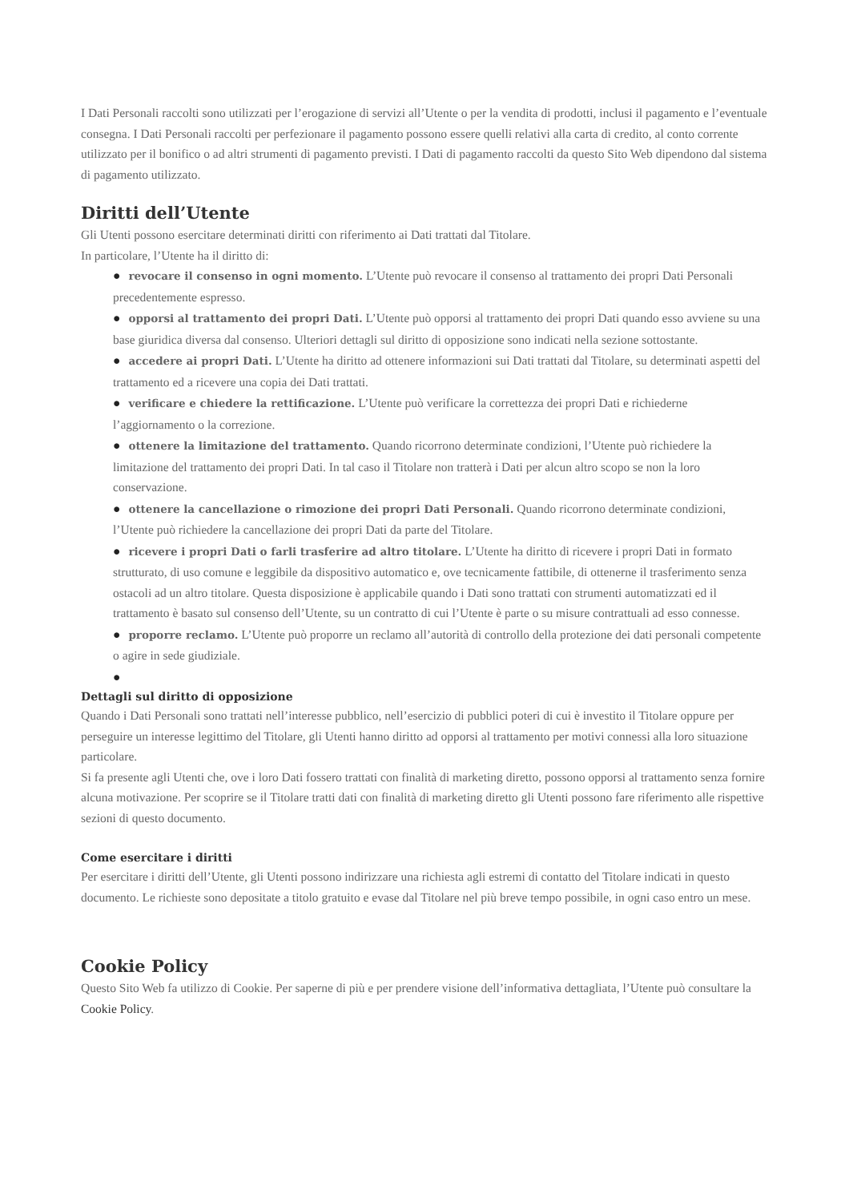I Dati Personali raccolti sono utilizzati per l’erogazione di servizi all’Utente o per la vendita di prodotti, inclusi il pagamento e l’eventuale consegna. I Dati Personali raccolti per perfezionare il pagamento possono essere quelli relativi alla carta di credito, al conto corrente utilizzato per il bonifico o ad altri strumenti di pagamento previsti. I Dati di pagamento raccolti da questo Sito Web dipendono dal sistema di pagamento utilizzato.
Diritti dell’Utente
Gli Utenti possono esercitare determinati diritti con riferimento ai Dati trattati dal Titolare.
In particolare, l’Utente ha il diritto di:
● revocare il consenso in ogni momento. L’Utente può revocare il consenso al trattamento dei propri Dati Personali precedentemente espresso.
● opporsi al trattamento dei propri Dati. L’Utente può opporsi al trattamento dei propri Dati quando esso avviene su una base giuridica diversa dal consenso. Ulteriori dettagli sul diritto di opposizione sono indicati nella sezione sottostante.
● accedere ai propri Dati. L’Utente ha diritto ad ottenere informazioni sui Dati trattati dal Titolare, su determinati aspetti del trattamento ed a ricevere una copia dei Dati trattati.
● verificare e chiedere la rettificazione. L’Utente può verificare la correttezza dei propri Dati e richiederne l’aggiornamento o la correzione.
● ottenere la limitazione del trattamento. Quando ricorrono determinate condizioni, l’Utente può richiedere la limitazione del trattamento dei propri Dati. In tal caso il Titolare non tratterà i Dati per alcun altro scopo se non la loro conservazione.
● ottenere la cancellazione o rimozione dei propri Dati Personali. Quando ricorrono determinate condizioni, l’Utente può richiedere la cancellazione dei propri Dati da parte del Titolare.
● ricevere i propri Dati o farli trasferire ad altro titolare. L’Utente ha diritto di ricevere i propri Dati in formato strutturato, di uso comune e leggibile da dispositivo automatico e, ove tecnicamente fattibile, di ottenerne il trasferimento senza ostacoli ad un altro titolare. Questa disposizione è applicabile quando i Dati sono trattati con strumenti automatizzati ed il trattamento è basato sul consenso dell’Utente, su un contratto di cui l’Utente è parte o su misure contrattuali ad esso connesse.
● proporre reclamo. L’Utente può proporre un reclamo all’autorità di controllo della protezione dei dati personali competente o agire in sede giudiziale.
●
Dettagli sul diritto di opposizione
Quando i Dati Personali sono trattati nell’interesse pubblico, nell’esercizio di pubblici poteri di cui è investito il Titolare oppure per perseguire un interesse legittimo del Titolare, gli Utenti hanno diritto ad opporsi al trattamento per motivi connessi alla loro situazione particolare.
Si fa presente agli Utenti che, ove i loro Dati fossero trattati con finalità di marketing diretto, possono opporsi al trattamento senza fornire alcuna motivazione. Per scoprire se il Titolare tratti dati con finalità di marketing diretto gli Utenti possono fare riferimento alle rispettive sezioni di questo documento.
Come esercitare i diritti
Per esercitare i diritti dell’Utente, gli Utenti possono indirizzare una richiesta agli estremi di contatto del Titolare indicati in questo documento. Le richieste sono depositate a titolo gratuito e evase dal Titolare nel più breve tempo possibile, in ogni caso entro un mese.
Cookie Policy
Questo Sito Web fa utilizzo di Cookie. Per saperne di più e per prendere visione dell’informativa dettagliata, l’Utente può consultare la Cookie Policy.